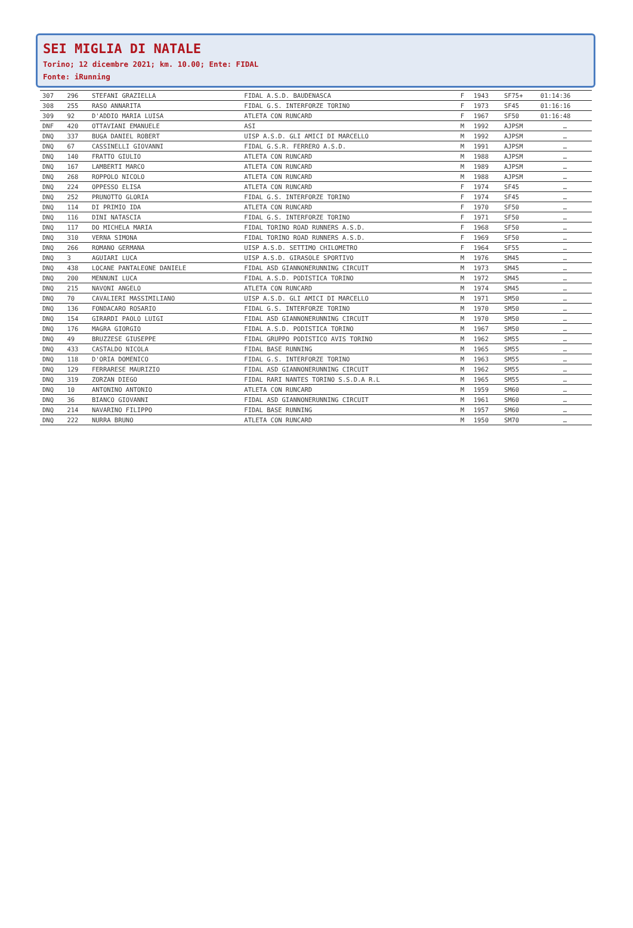SEI MIGLIA DI NATALE
Torino; 12 dicembre 2021; km. 10.00; Ente: FIDAL
Fonte: iRunning
| 307 | 296 | STEFANI GRAZIELLA | FIDAL A.S.D. BAUDENASCA | F | 1943 | SF75+ | 01:14:36 |
| 308 | 255 | RASO ANNARITA | FIDAL G.S. INTERFORZE TORINO | F | 1973 | SF45 | 01:16:16 |
| 309 | 92 | D'ADDIO MARIA LUISA | ATLETA CON RUNCARD | F | 1967 | SF50 | 01:16:48 |
| DNF | 420 | OTTAVIANI EMANUELE | ASI | M | 1992 | AJPSM | … |
| DNQ | 337 | BUGA DANIEL ROBERT | UISP A.S.D. GLI AMICI DI MARCELLO | M | 1992 | AJPSM | … |
| DNQ | 67 | CASSINELLI GIOVANNI | FIDAL G.S.R. FERRERO A.S.D. | M | 1991 | AJPSM | … |
| DNQ | 140 | FRATTO GIULIO | ATLETA CON RUNCARD | M | 1988 | AJPSM | … |
| DNQ | 167 | LAMBERTI MARCO | ATLETA CON RUNCARD | M | 1989 | AJPSM | … |
| DNQ | 268 | ROPPOLO NICOLO | ATLETA CON RUNCARD | M | 1988 | AJPSM | … |
| DNQ | 224 | OPPESSO ELISA | ATLETA CON RUNCARD | F | 1974 | SF45 | … |
| DNQ | 252 | PRUNOTTO GLORIA | FIDAL G.S. INTERFORZE TORINO | F | 1974 | SF45 | … |
| DNQ | 114 | DI PRIMIO IDA | ATLETA CON RUNCARD | F | 1970 | SF50 | … |
| DNQ | 116 | DINI NATASCIA | FIDAL G.S. INTERFORZE TORINO | F | 1971 | SF50 | … |
| DNQ | 117 | DO MICHELA MARIA | FIDAL TORINO ROAD RUNNERS A.S.D. | F | 1968 | SF50 | … |
| DNQ | 310 | VERNA SIMONA | FIDAL TORINO ROAD RUNNERS A.S.D. | F | 1969 | SF50 | … |
| DNQ | 266 | ROMANO GERMANA | UISP A.S.D. SETTIMO CHILOMETRO | F | 1964 | SF55 | … |
| DNQ | 3 | AGUIARI LUCA | UISP A.S.D. GIRASOLE SPORTIVO | M | 1976 | SM45 | … |
| DNQ | 438 | LOCANE PANTALEONE DANIELE | FIDAL ASD GIANNONERUNNING CIRCUIT | M | 1973 | SM45 | … |
| DNQ | 200 | MENNUNI LUCA | FIDAL A.S.D. PODISTICA TORINO | M | 1972 | SM45 | … |
| DNQ | 215 | NAVONI ANGELO | ATLETA CON RUNCARD | M | 1974 | SM45 | … |
| DNQ | 70 | CAVALIERI MASSIMILIANO | UISP A.S.D. GLI AMICI DI MARCELLO | M | 1971 | SM50 | … |
| DNQ | 136 | FONDACARO ROSARIO | FIDAL G.S. INTERFORZE TORINO | M | 1970 | SM50 | … |
| DNQ | 154 | GIRARDI PAOLO LUIGI | FIDAL ASD GIANNONERUNNING CIRCUIT | M | 1970 | SM50 | … |
| DNQ | 176 | MAGRA GIORGIO | FIDAL A.S.D. PODISTICA TORINO | M | 1967 | SM50 | … |
| DNQ | 49 | BRUZZESE GIUSEPPE | FIDAL GRUPPO PODISTICO AVIS TORINO | M | 1962 | SM55 | … |
| DNQ | 433 | CASTALDO NICOLA | FIDAL BASE RUNNING | M | 1965 | SM55 | … |
| DNQ | 118 | D'ORIA DOMENICO | FIDAL G.S. INTERFORZE TORINO | M | 1963 | SM55 | … |
| DNQ | 129 | FERRARESE MAURIZIO | FIDAL ASD GIANNONERUNNING CIRCUIT | M | 1962 | SM55 | … |
| DNQ | 319 | ZORZAN DIEGO | FIDAL RARI NANTES TORINO S.S.D.A R.L | M | 1965 | SM55 | … |
| DNQ | 10 | ANTONINO ANTONIO | ATLETA CON RUNCARD | M | 1959 | SM60 | … |
| DNQ | 36 | BIANCO GIOVANNI | FIDAL ASD GIANNONERUNNING CIRCUIT | M | 1961 | SM60 | … |
| DNQ | 214 | NAVARINO FILIPPO | FIDAL BASE RUNNING | M | 1957 | SM60 | … |
| DNQ | 222 | NURRA BRUNO | ATLETA CON RUNCARD | M | 1950 | SM70 | … |